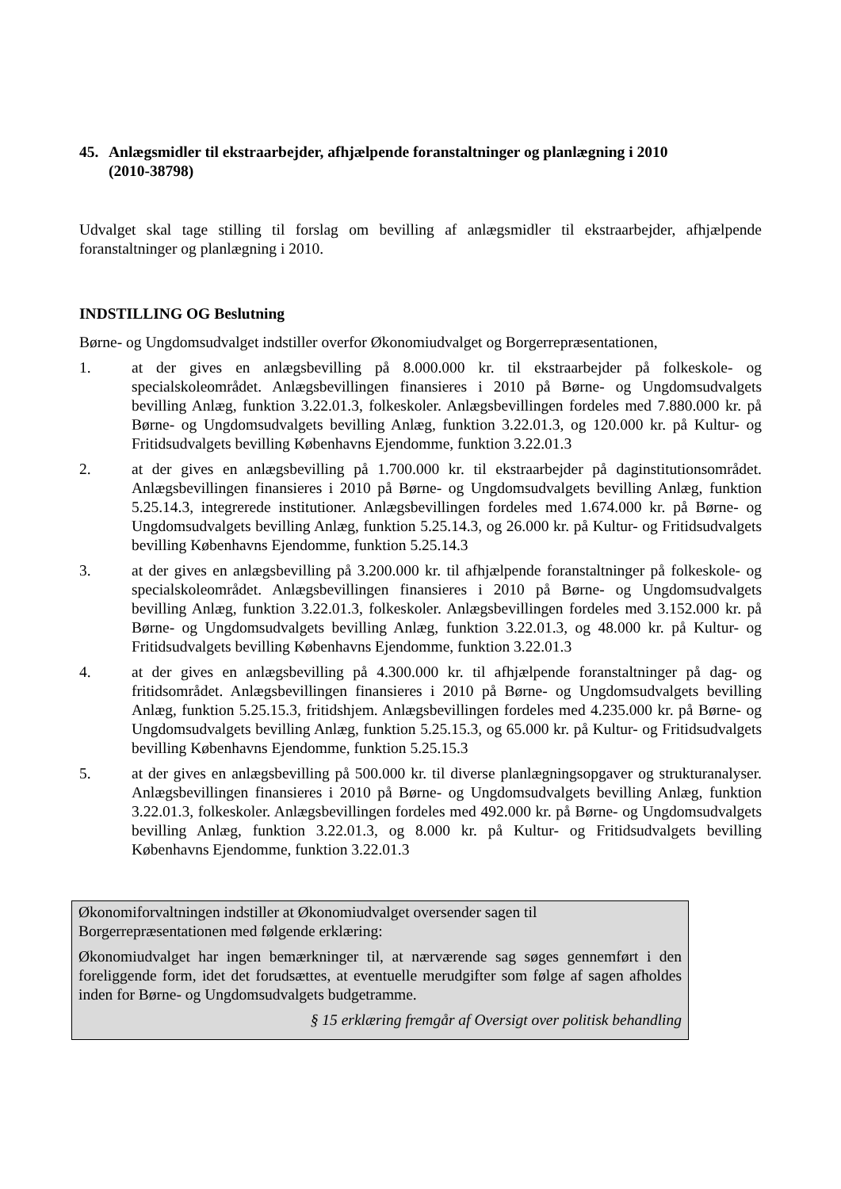45. Anlægsmidler til ekstraarbejder, afhjælpende foranstaltninger og planlægning i 2010
(2010-38798)
Udvalget skal tage stilling til forslag om bevilling af anlægsmidler til ekstraarbejder, afhjælpende foranstaltninger og planlægning i 2010.
INDSTILLING OG Beslutning
Børne- og Ungdomsudvalget indstiller overfor Økonomiudvalget og Borgerrepræsentationen,
1. at der gives en anlægsbevilling på 8.000.000 kr. til ekstraarbejder på folkeskole- og specialskoleområdet. Anlægsbevillingen finansieres i 2010 på Børne- og Ungdomsudvalgets bevilling Anlæg, funktion 3.22.01.3, folkeskoler. Anlægsbevillingen fordeles med 7.880.000 kr. på Børne- og Ungdomsudvalgets bevilling Anlæg, funktion 3.22.01.3, og 120.000 kr. på Kultur- og Fritidsudvalgets bevilling Københavns Ejendomme, funktion 3.22.01.3
2. at der gives en anlægsbevilling på 1.700.000 kr. til ekstraarbejder på daginstitutionsområdet. Anlægsbevillingen finansieres i 2010 på Børne- og Ungdomsudvalgets bevilling Anlæg, funktion 5.25.14.3, integrerede institutioner. Anlægsbevillingen fordeles med 1.674.000 kr. på Børne- og Ungdomsudvalgets bevilling Anlæg, funktion 5.25.14.3, og 26.000 kr. på Kultur- og Fritidsudvalgets bevilling Københavns Ejendomme, funktion 5.25.14.3
3. at der gives en anlægsbevilling på 3.200.000 kr. til afhjælpende foranstaltninger på folkeskole- og specialskoleområdet. Anlægsbevillingen finansieres i 2010 på Børne- og Ungdomsudvalgets bevilling Anlæg, funktion 3.22.01.3, folkeskoler. Anlægsbevillingen fordeles med 3.152.000 kr. på Børne- og Ungdomsudvalgets bevilling Anlæg, funktion 3.22.01.3, og 48.000 kr. på Kultur- og Fritidsudvalgets bevilling Københavns Ejendomme, funktion 3.22.01.3
4. at der gives en anlægsbevilling på 4.300.000 kr. til afhjælpende foranstaltninger på dag- og fritidsområdet. Anlægsbevillingen finansieres i 2010 på Børne- og Ungdomsudvalgets bevilling Anlæg, funktion 5.25.15.3, fritidshjem. Anlægsbevillingen fordeles med 4.235.000 kr. på Børne- og Ungdomsudvalgets bevilling Anlæg, funktion 5.25.15.3, og 65.000 kr. på Kultur- og Fritidsudvalgets bevilling Københavns Ejendomme, funktion 5.25.15.3
5. at der gives en anlægsbevilling på 500.000 kr. til diverse planlægningsopgaver og strukturanalyser. Anlægsbevillingen finansieres i 2010 på Børne- og Ungdomsudvalgets bevilling Anlæg, funktion 3.22.01.3, folkeskoler. Anlægsbevillingen fordeles med 492.000 kr. på Børne- og Ungdomsudvalgets bevilling Anlæg, funktion 3.22.01.3, og 8.000 kr. på Kultur- og Fritidsudvalgets bevilling Københavns Ejendomme, funktion 3.22.01.3
Økonomiforvaltningen indstiller at Økonomiudvalget oversender sagen til
Borgerrepræsentationen med følgende erklæring:
Økonomiudvalget har ingen bemærkninger til, at nærværende sag søges gennemført i den foreliggende form, idet det forudsættes, at eventuelle merudgifter som følge af sagen afholdes inden for Børne- og Ungdomsudvalgets budgetramme.
§ 15 erklæring fremgår af Oversigt over politisk behandling